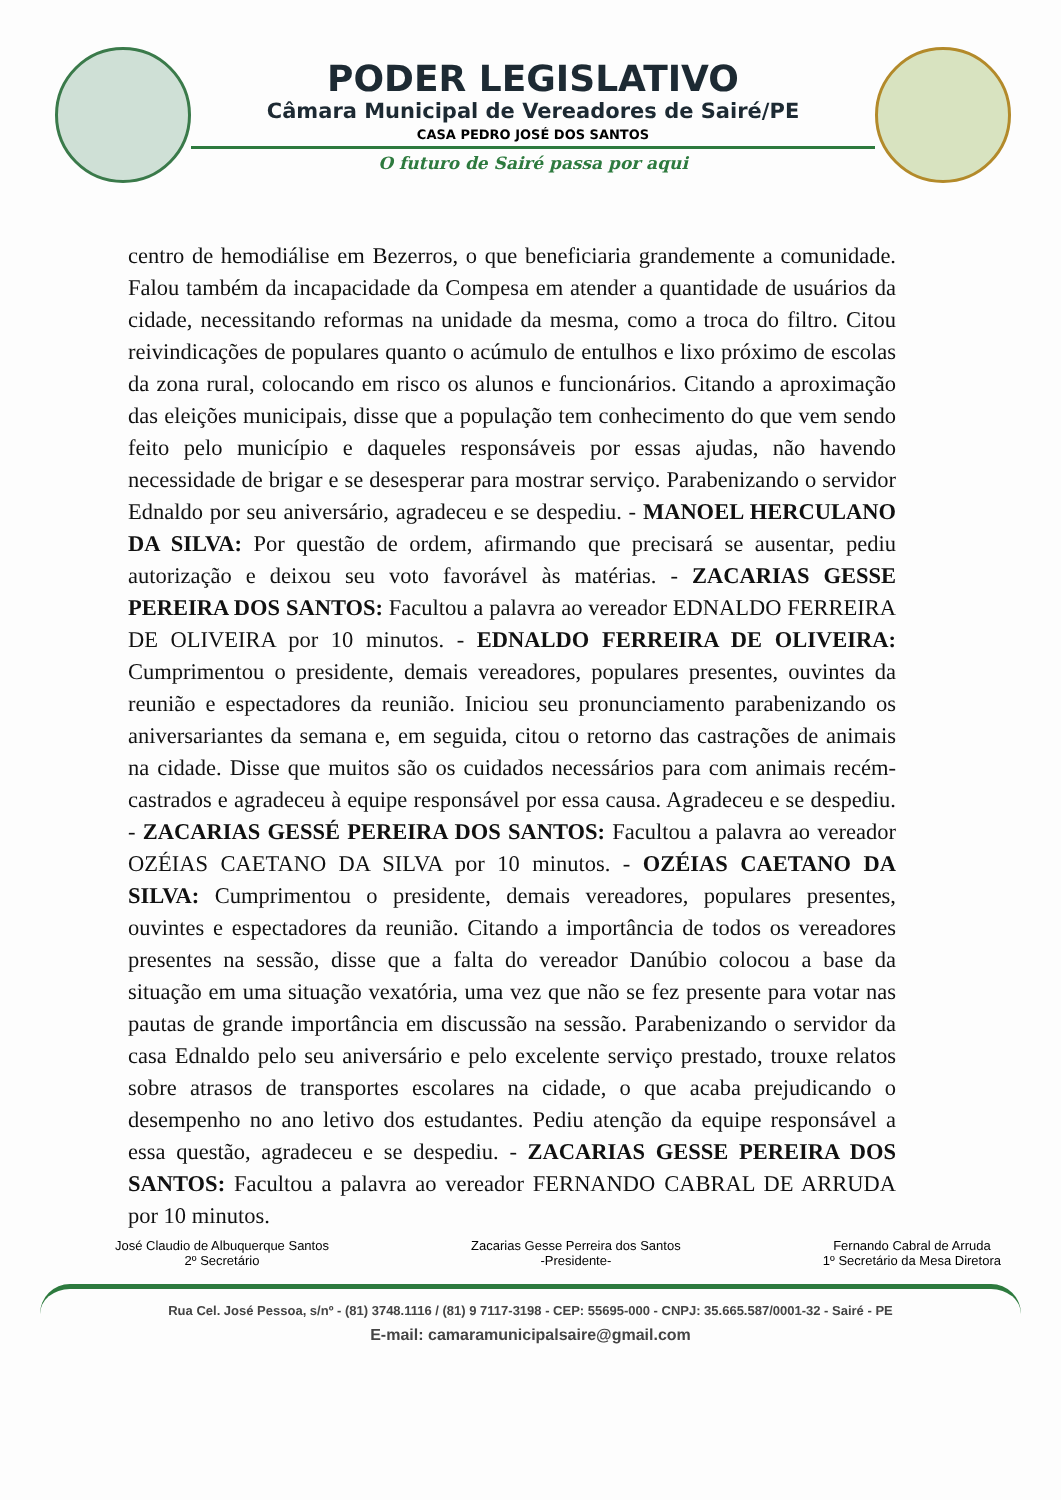PODER LEGISLATIVO
Câmara Municipal de Vereadores de Sairé/PE
CASA PEDRO JOSÉ DOS SANTOS
O futuro de Sairé passa por aqui
centro de hemodiálise em Bezerros, o que beneficiaria grandemente a comunidade. Falou também da incapacidade da Compesa em atender a quantidade de usuários da cidade, necessitando reformas na unidade da mesma, como a troca do filtro. Citou reivindicações de populares quanto o acúmulo de entulhos e lixo próximo de escolas da zona rural, colocando em risco os alunos e funcionários. Citando a aproximação das eleições municipais, disse que a população tem conhecimento do que vem sendo feito pelo município e daqueles responsáveis por essas ajudas, não havendo necessidade de brigar e se desesperar para mostrar serviço. Parabenizando o servidor Ednaldo por seu aniversário, agradeceu e se despediu. - MANOEL HERCULANO DA SILVA: Por questão de ordem, afirmando que precisará se ausentar, pediu autorização e deixou seu voto favorável às matérias. - ZACARIAS GESSE PEREIRA DOS SANTOS: Facultou a palavra ao vereador EDNALDO FERREIRA DE OLIVEIRA por 10 minutos. - EDNALDO FERREIRA DE OLIVEIRA: Cumprimentou o presidente, demais vereadores, populares presentes, ouvintes da reunião e espectadores da reunião. Iniciou seu pronunciamento parabenizando os aniversariantes da semana e, em seguida, citou o retorno das castrações de animais na cidade. Disse que muitos são os cuidados necessários para com animais recém-castrados e agradeceu à equipe responsável por essa causa. Agradeceu e se despediu. - ZACARIAS GESSÉ PEREIRA DOS SANTOS: Facultou a palavra ao vereador OZÉIAS CAETANO DA SILVA por 10 minutos. - OZÉIAS CAETANO DA SILVA: Cumprimentou o presidente, demais vereadores, populares presentes, ouvintes e espectadores da reunião. Citando a importância de todos os vereadores presentes na sessão, disse que a falta do vereador Danúbio colocou a base da situação em uma situação vexatória, uma vez que não se fez presente para votar nas pautas de grande importância em discussão na sessão. Parabenizando o servidor da casa Ednaldo pelo seu aniversário e pelo excelente serviço prestado, trouxe relatos sobre atrasos de transportes escolares na cidade, o que acaba prejudicando o desempenho no ano letivo dos estudantes. Pediu atenção da equipe responsável a essa questão, agradeceu e se despediu. - ZACARIAS GESSE PEREIRA DOS SANTOS: Facultou a palavra ao vereador FERNANDO CABRAL DE ARRUDA por 10 minutos.
José Claudio de Albuquerque Santos
2º Secretário
Zacarias Gesse Perreira dos Santos
-Presidente-
Fernando Cabral de Arruda
1º Secretário da Mesa Diretora
Rua Cel. José Pessoa, s/nº - (81) 3748.1116 / (81) 9 7117-3198 - CEP: 55695-000 - CNPJ: 35.665.587/0001-32 - Sairé - PE
E-mail: camaramunicipalsaire@gmail.com